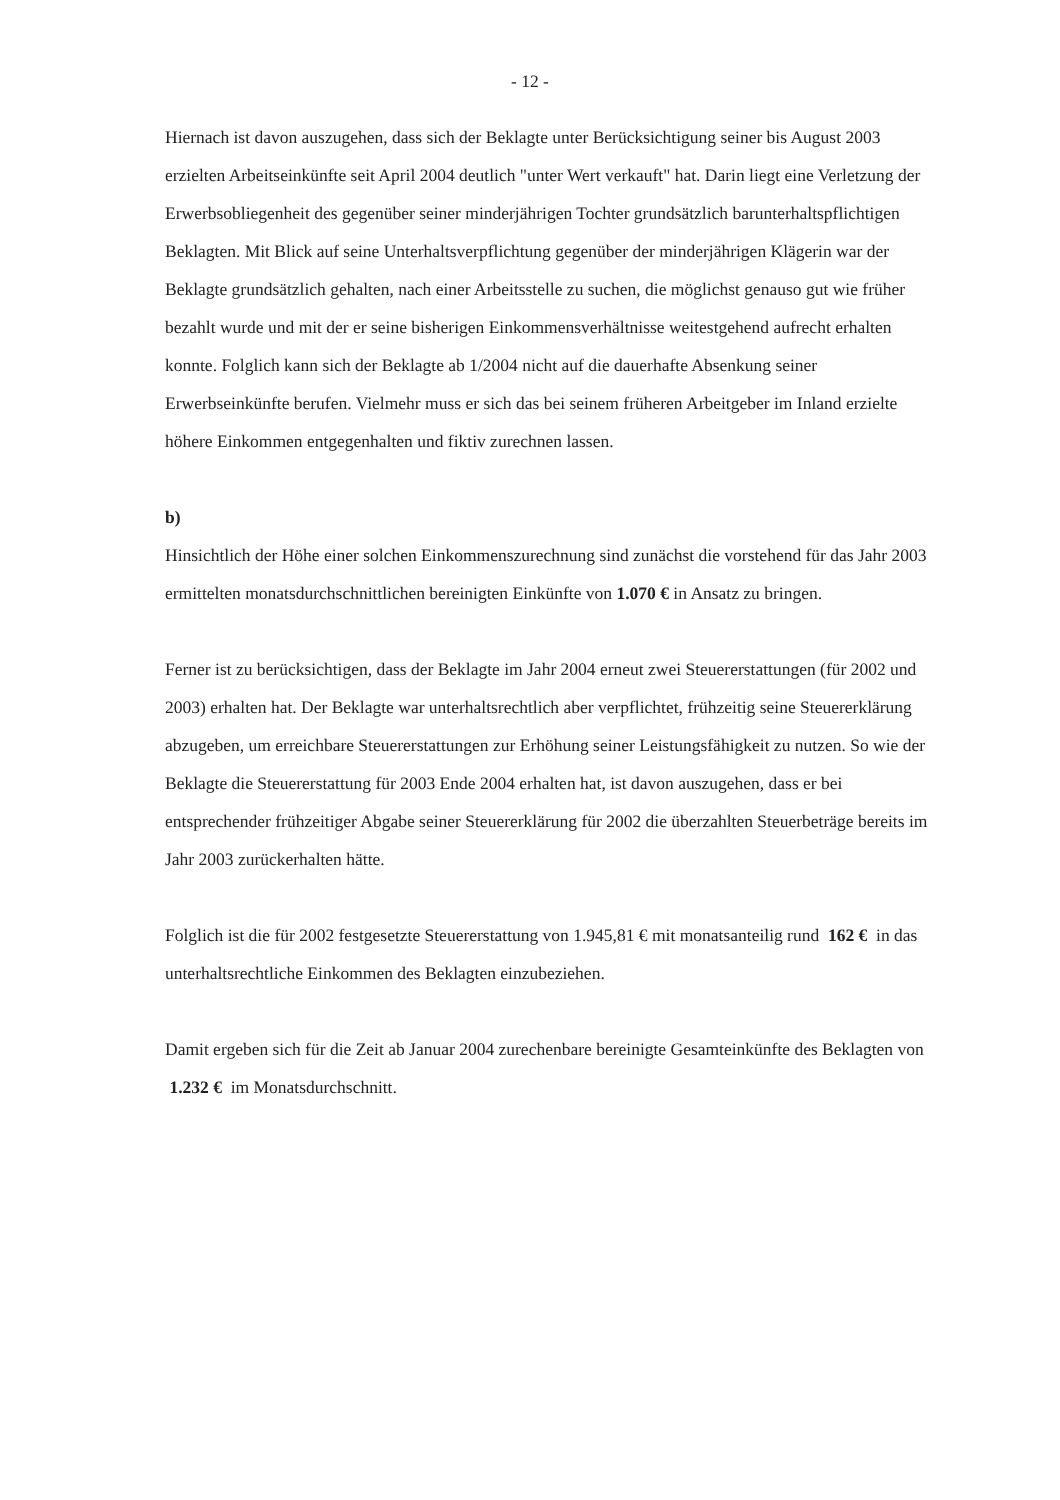- 12 -
Hiernach ist davon auszugehen, dass sich der Beklagte unter Berücksichtigung seiner bis August 2003 erzielten Arbeitseinkünfte seit April 2004 deutlich "unter Wert verkauft" hat. Darin liegt eine Verletzung der Erwerbsobliegenheit des gegenüber seiner minderjährigen Tochter grundsätzlich barunterhaltspflichtigen Beklagten. Mit Blick auf seine Unterhaltsverpflichtung gegenüber der minderjährigen Klägerin war der Beklagte grundsätzlich gehalten, nach einer Arbeitsstelle zu suchen, die möglichst genauso gut wie früher bezahlt wurde und mit der er seine bisherigen Einkommensverhältnisse weitestgehend aufrecht erhalten konnte. Folglich kann sich der Beklagte ab 1/2004 nicht auf die dauerhafte Absenkung seiner Erwerbseinkünfte berufen. Vielmehr muss er sich das bei seinem früheren Arbeitgeber im Inland erzielte höhere Einkommen entgegenhalten und fiktiv zurechnen lassen.
b)
Hinsichtlich der Höhe einer solchen Einkommenszurechnung sind zunächst die vorstehend für das Jahr 2003 ermittelten monatsdurchschnittlichen bereinigten Einkünfte von 1.070 € in Ansatz zu bringen.
Ferner ist zu berücksichtigen, dass der Beklagte im Jahr 2004 erneut zwei Steuererstattungen (für 2002 und 2003) erhalten hat. Der Beklagte war unterhaltsrechtlich aber verpflichtet, frühzeitig seine Steuererklärung abzugeben, um erreichbare Steuererstattungen zur Erhöhung seiner Leistungsfähigkeit zu nutzen. So wie der Beklagte die Steuererstattung für 2003 Ende 2004 erhalten hat, ist davon auszugehen, dass er bei entsprechender frühzeitiger Abgabe seiner Steuererklärung für 2002 die überzahlten Steuerbeträge bereits im Jahr 2003 zurückerhalten hätte.
Folglich ist die für 2002 festgesetzte Steuererstattung von 1.945,81 € mit monatsanteilig rund 162 € in das unterhaltsrechtliche Einkommen des Beklagten einzubeziehen.
Damit ergeben sich für die Zeit ab Januar 2004 zurechenbare bereinigte Gesamteinkünfte des Beklagten von 1.232 € im Monatsdurchschnitt.